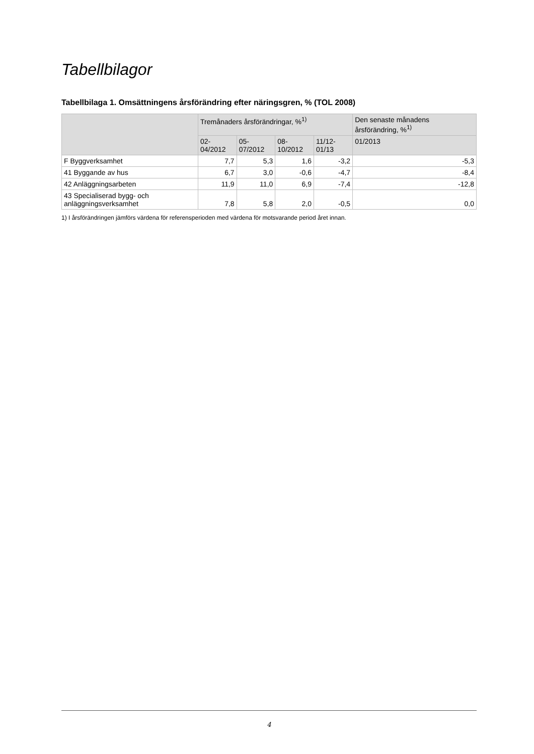Tabellbilagor
Tabellbilaga 1. Omsättningens årsförändring efter näringsgren, % (TOL 2008)
| | Tremånaders årsförändringar, %<sup>1)</sup> | | | | Den senaste månadens årsförändring, %<sup>1)</sup> |
| --- | --- | --- | --- | --- | --- |
| | 02-04/2012 | 05-07/2012 | 08-10/2012 | 11/12-01/13 | 01/2013 |
| F Byggverksamhet | 7,7 | 5,3 | 1,6 | -3,2 | -5,3 |
| 41 Byggande av hus | 6,7 | 3,0 | -0,6 | -4,7 | -8,4 |
| 42 Anläggningsarbeten | 11,9 | 11,0 | 6,9 | -7,4 | -12,8 |
| 43 Specialiserad bygg- och anläggningsverksamhet | 7,8 | 5,8 | 2,0 | -0,5 | 0,0 |
1) I årsförändringen jämförs värdena för referensperioden med värdena för motsvarande period året innan.
4